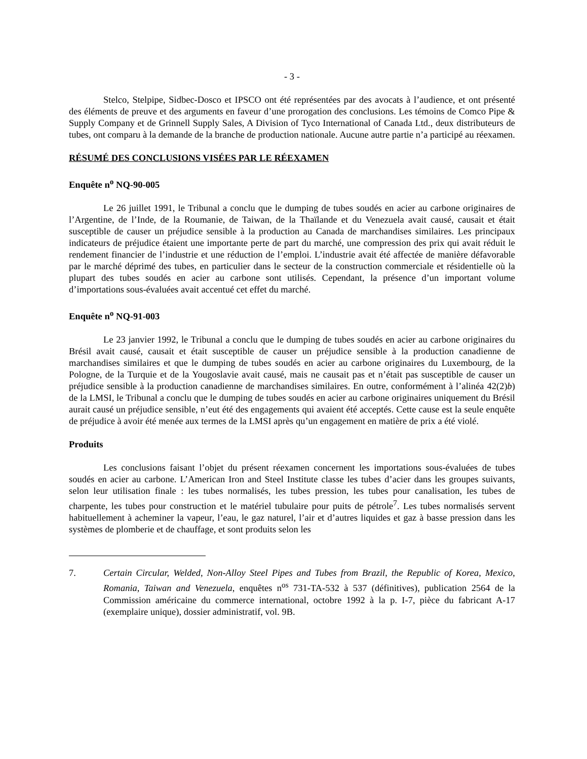- 3 -
Stelco, Stelpipe, Sidbec-Dosco et IPSCO ont été représentées par des avocats à l’audience, et ont présenté des éléments de preuve et des arguments en faveur d’une prorogation des conclusions. Les témoins de Comco Pipe & Supply Company et de Grinnell Supply Sales, A Division of Tyco International of Canada Ltd., deux distributeurs de tubes, ont comparu à la demande de la branche de production nationale. Aucune autre partie n’a participé au réexamen.
RÉSUMÉ DES CONCLUSIONS VISÉES PAR LE RÉEXAMEN
Enquête n<sup>o</sup> NQ-90-005
Le 26 juillet 1991, le Tribunal a conclu que le dumping de tubes soudés en acier au carbone originaires de l’Argentine, de l’Inde, de la Roumanie, de Taiwan, de la Thaïlande et du Venezuela avait causé, causait et était susceptible de causer un préjudice sensible à la production au Canada de marchandises similaires. Les principaux indicateurs de préjudice étaient une importante perte de part du marché, une compression des prix qui avait réduit le rendement financier de l’industrie et une réduction de l’emploi. L’industrie avait été affectée de manière défavorable par le marché déprimé des tubes, en particulier dans le secteur de la construction commerciale et résidentielle où la plupart des tubes soudés en acier au carbone sont utilisés. Cependant, la présence d’un important volume d’importations sous-évaluées avait accentué cet effet du marché.
Enquête n<sup>o</sup> NQ-91-003
Le 23 janvier 1992, le Tribunal a conclu que le dumping de tubes soudés en acier au carbone originaires du Brésil avait causé, causait et était susceptible de causer un préjudice sensible à la production canadienne de marchandises similaires et que le dumping de tubes soudés en acier au carbone originaires du Luxembourg, de la Pologne, de la Turquie et de la Yougoslavie avait causé, mais ne causait pas et n’était pas susceptible de causer un préjudice sensible à la production canadienne de marchandises similaires. En outre, conformément à l’alinéa 42(2)b) de la LMSI, le Tribunal a conclu que le dumping de tubes soudés en acier au carbone originaires uniquement du Brésil aurait causé un préjudice sensible, n’eut été des engagements qui avaient été acceptés. Cette cause est la seule enquête de préjudice à avoir été menée aux termes de la LMSI après qu’un engagement en matière de prix a été violé.
Produits
Les conclusions faisant l’objet du présent réexamen concernent les importations sous-évaluées de tubes soudés en acier au carbone. L’American Iron and Steel Institute classe les tubes d’acier dans les groupes suivants, selon leur utilisation finale : les tubes normalisés, les tubes pression, les tubes pour canalisation, les tubes de charpente, les tubes pour construction et le matériel tubulaire pour puits de pétrole<sup>7</sup>. Les tubes normalisés servent habituellement à acheminer la vapeur, l’eau, le gaz naturel, l’air et d’autres liquides et gaz à basse pression dans les systèmes de plomberie et de chauffage, et sont produits selon les
7. Certain Circular, Welded, Non-Alloy Steel Pipes and Tubes from Brazil, the Republic of Korea, Mexico, Romania, Taiwan and Venezuela, enquêtes n<sup>os</sup> 731-TA-532 à 537 (définitives), publication 2564 de la Commission américaine du commerce international, octobre 1992 à la p. I-7, pièce du fabricant A-17 (exemplaire unique), dossier administratif, vol. 9B.